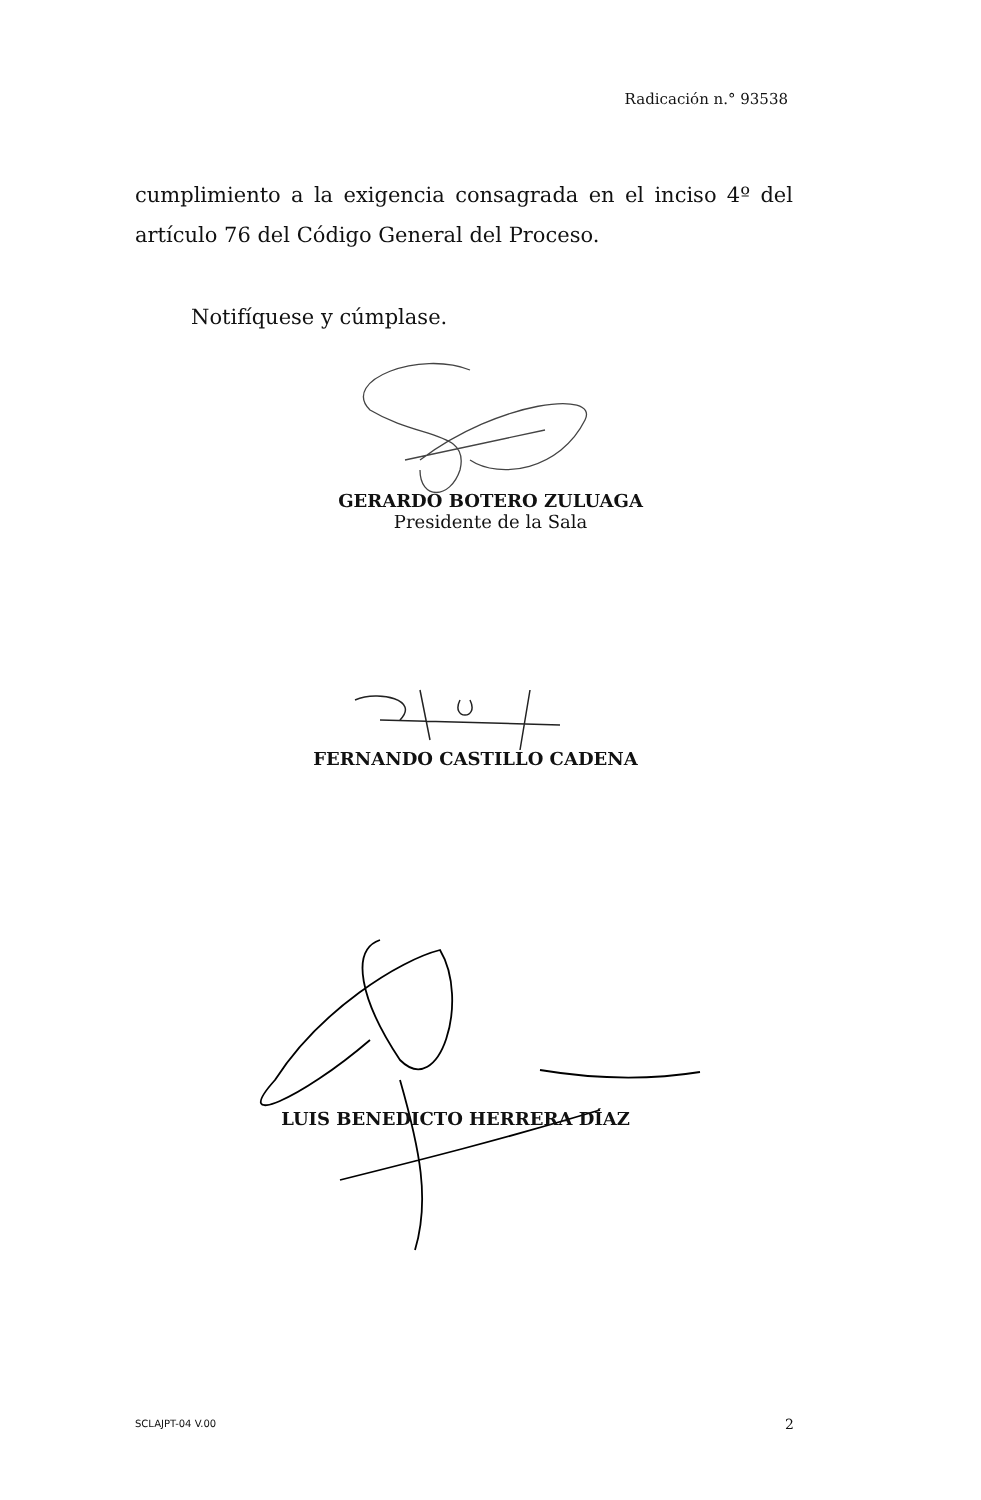Radicación n.° 93538
cumplimiento a la exigencia consagrada en el inciso 4º del artículo 76 del Código General del Proceso.
Notifíquese y cúmplase.
GERARDO BOTERO ZULUAGA
Presidente de la Sala
FERNANDO CASTILLO CADENA
LUIS BENEDICTO HERRERA DÍAZ
SCLAJPT-04 V.00 2